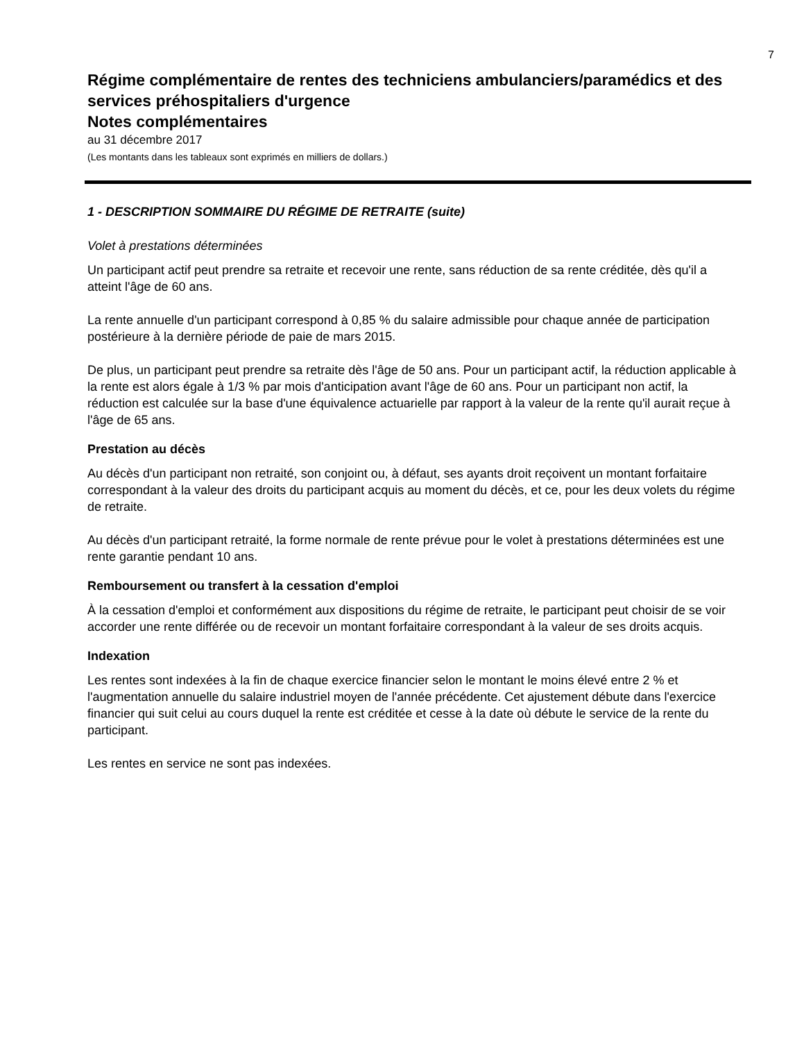7
Régime complémentaire de rentes des techniciens ambulanciers/paramédics et des services préhospitaliers d'urgence
Notes complémentaires
au 31 décembre 2017
(Les montants dans les tableaux sont exprimés en milliers de dollars.)
1 - DESCRIPTION SOMMAIRE DU RÉGIME DE RETRAITE (suite)
Volet à prestations déterminées
Un participant actif peut prendre sa retraite et recevoir une rente, sans réduction de sa rente créditée, dès qu'il a atteint l'âge de 60 ans.
La rente annuelle d'un participant correspond à 0,85 % du salaire admissible pour chaque année de participation postérieure à la dernière période de paie de mars 2015.
De plus, un participant peut prendre sa retraite dès l'âge de 50 ans. Pour un participant actif, la réduction applicable à la rente est alors égale à 1/3 % par mois d'anticipation avant l'âge de 60 ans. Pour un participant non actif, la réduction est calculée sur la base d'une équivalence actuarielle par rapport à la valeur de la rente qu'il aurait reçue à l'âge de 65 ans.
Prestation au décès
Au décès d'un participant non retraité, son conjoint ou, à défaut, ses ayants droit reçoivent un montant forfaitaire correspondant à la valeur des droits du participant acquis au moment du décès, et ce, pour les deux volets du régime de retraite.
Au décès d'un participant retraité, la forme normale de rente prévue pour le volet à prestations déterminées est une rente garantie pendant 10 ans.
Remboursement ou transfert à la cessation d'emploi
À la cessation d'emploi et conformément aux dispositions du régime de retraite, le participant peut choisir de se voir accorder une rente différée ou de recevoir un montant forfaitaire correspondant à la valeur de ses droits acquis.
Indexation
Les rentes sont indexées à la fin de chaque exercice financier selon le montant le moins élevé entre 2 % et l'augmentation annuelle du salaire industriel moyen de l'année précédente. Cet ajustement débute dans l'exercice financier qui suit celui au cours duquel la rente est créditée et cesse à la date où débute le service de la rente du participant.
Les rentes en service ne sont pas indexées.